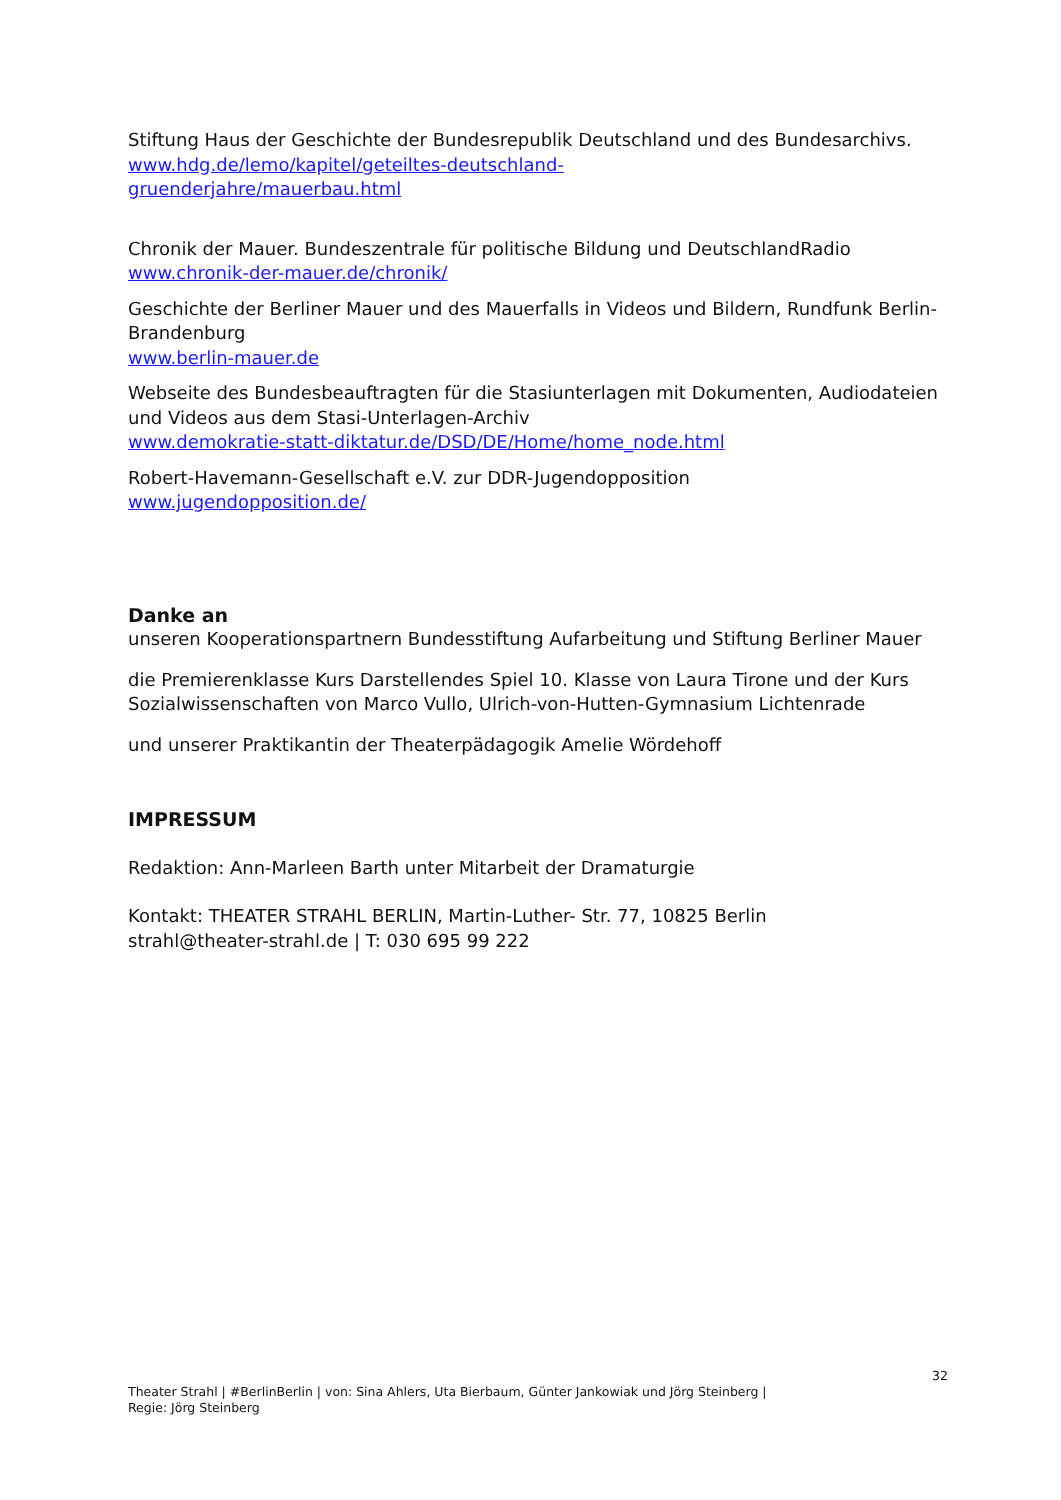Stiftung Haus der Geschichte der Bundesrepublik Deutschland und des Bundesarchivs.
www.hdg.de/lemo/kapitel/geteiltes-deutschland-
gruenderjahre/mauerbau.html
Chronik der Mauer. Bundeszentrale für politische Bildung und DeutschlandRadio
www.chronik-der-mauer.de/chronik/
Geschichte der Berliner Mauer und des Mauerfalls in Videos und Bildern, Rundfunk Berlin-Brandenburg
www.berlin-mauer.de
Webseite des Bundesbeauftragten für die Stasiunterlagen mit Dokumenten, Audiodateien und Videos aus dem Stasi-Unterlagen-Archiv
www.demokratie-statt-diktatur.de/DSD/DE/Home/home_node.html
Robert-Havemann-Gesellschaft e.V. zur DDR-Jugendopposition
www.jugendopposition.de/
Danke an
unseren Kooperationspartnern Bundesstiftung Aufarbeitung und Stiftung Berliner Mauer
die Premierenklasse Kurs Darstellendes Spiel 10. Klasse von Laura Tirone und der Kurs Sozialwissenschaften von Marco Vullo, Ulrich-von-Hutten-Gymnasium Lichtenrade
und unserer Praktikantin der Theaterpädagogik Amelie Wördehoff
IMPRESSUM
Redaktion: Ann-Marleen Barth unter Mitarbeit der Dramaturgie
Kontakt: THEATER STRAHL BERLIN, Martin-Luther- Str. 77, 10825 Berlin
strahl@theater-strahl.de | T: 030 695 99 222
32
Theater Strahl | #BerlinBerlin | von: Sina Ahlers, Uta Bierbaum, Günter Jankowiak und Jörg Steinberg |
Regie: Jörg Steinberg